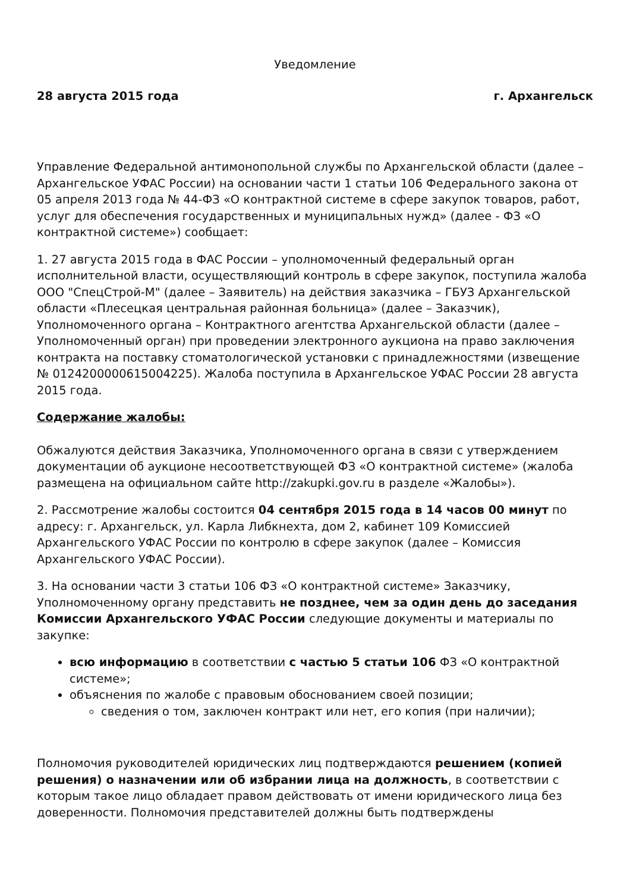Уведомление
28 августа 2015 года г. Архангельск
Управление Федеральной антимонопольной службы по Архангельской области (далее – Архангельское УФАС России) на основании части 1 статьи 106 Федерального закона от 05 апреля 2013 года № 44-ФЗ «О контрактной системе в сфере закупок товаров, работ, услуг для обеспечения государственных и муниципальных нужд» (далее - ФЗ «О контрактной системе») сообщает:
1. 27 августа 2015 года в ФАС России – уполномоченный федеральный орган исполнительной власти, осуществляющий контроль в сфере закупок, поступила жалоба ООО "СпецСтрой-М" (далее – Заявитель) на действия заказчика – ГБУЗ Архангельской области «Плесецкая центральная районная больница» (далее – Заказчик), Уполномоченного органа – Контрактного агентства Архангельской области (далее – Уполномоченный орган) при проведении электронного аукциона на право заключения контракта на поставку стоматологической установки с принадлежностями (извещение № 0124200000615004225). Жалоба поступила в Архангельское УФАС России 28 августа 2015 года.
Содержание жалобы:
Обжалуются действия Заказчика, Уполномоченного органа в связи с утверждением документации об аукционе несоответствующей ФЗ «О контрактной системе» (жалоба размещена на официальном сайте http://zakupki.gov.ru в разделе «Жалобы»).
2. Рассмотрение жалобы состоится 04 сентября 2015 года в 14 часов 00 минут по адресу: г. Архангельск, ул. Карла Либкнехта, дом 2, кабинет 109 Комиссией Архангельского УФАС России по контролю в сфере закупок (далее – Комиссия Архангельского УФАС России).
3. На основании части 3 статьи 106 ФЗ «О контрактной системе» Заказчику, Уполномоченному органу представить не позднее, чем за один день до заседания Комиссии Архангельского УФАС России следующие документы и материалы по закупке:
всю информацию в соответствии с частью 5 статьи 106 ФЗ «О контрактной системе»;
объяснения по жалобе с правовым обоснованием своей позиции;
сведения о том, заключен контракт или нет, его копия (при наличии);
Полномочия руководителей юридических лиц подтверждаются решением (копией решения) о назначении или об избрании лица на должность, в соответствии с которым такое лицо обладает правом действовать от имени юридического лица без доверенности. Полномочия представителей должны быть подтверждены